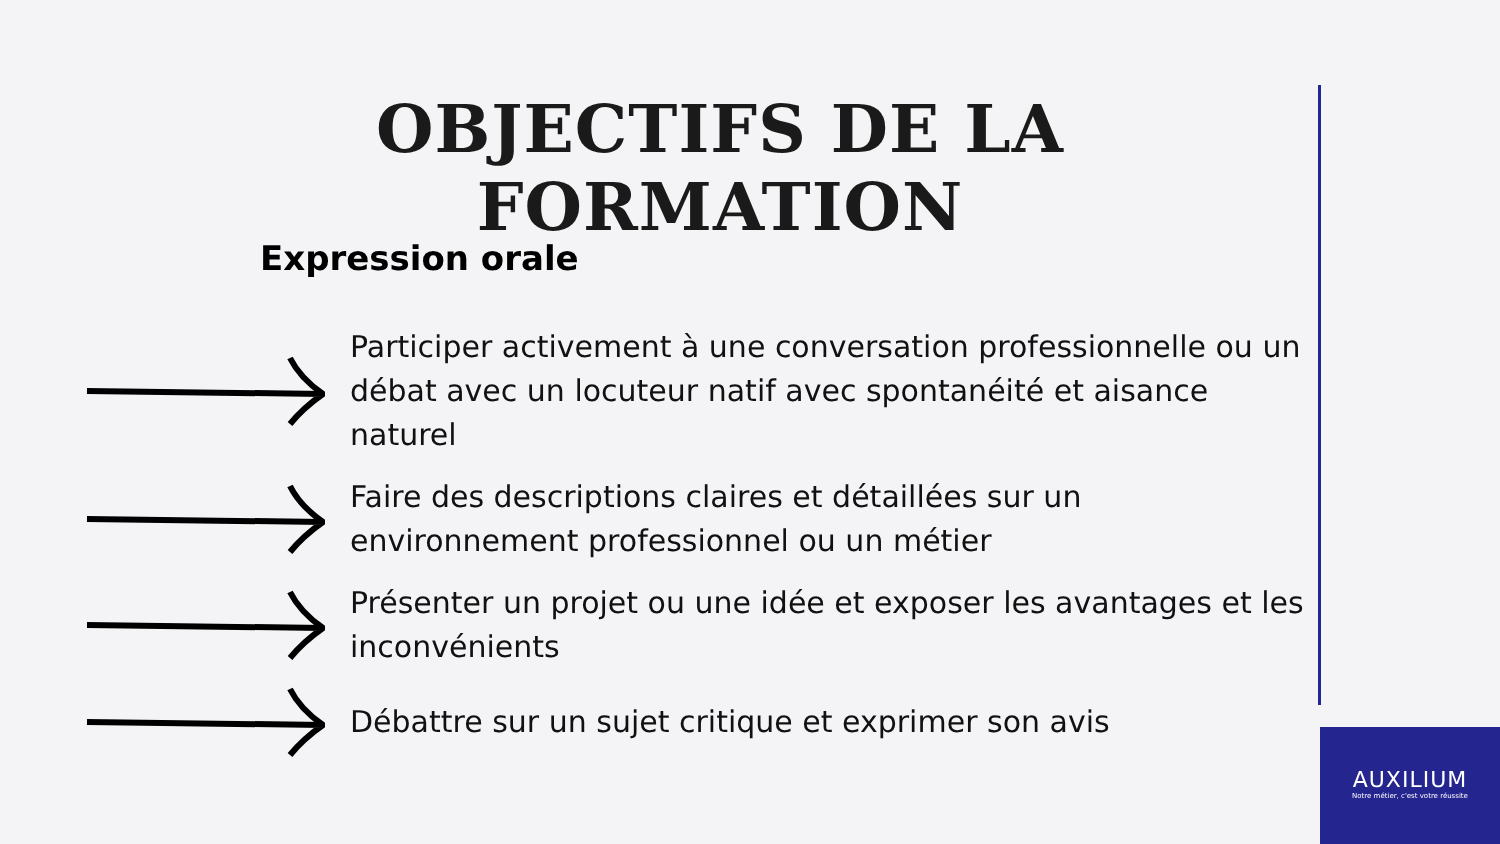OBJECTIFS DE LA FORMATION
Expression orale
Participer activement à une conversation professionnelle ou un débat avec un locuteur natif avec spontanéité et aisance naturel
Faire des descriptions claires et détaillées sur un environnement professionnel ou un métier
Présenter un projet ou une idée et exposer les avantages et les inconvénients
Débattre sur un sujet critique et exprimer son avis
AUXILIUM
Notre métier, c'est votre réussite